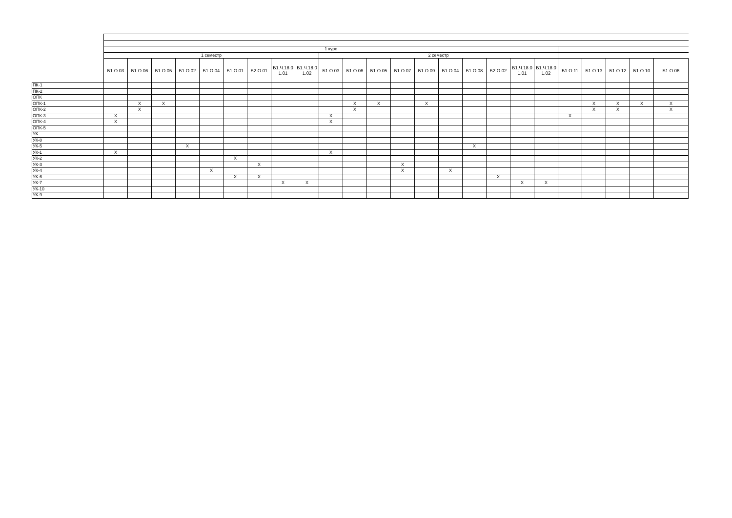| | 1 курс | | | | | | | | | | | | | | | | | | | | | | | |
| --- | --- | --- | --- | --- | --- | --- | --- | --- | --- | --- | --- | --- | --- | --- | --- | --- | --- | --- | --- | --- | --- | --- | --- | --- |
| | 1 семестр | | | | | | | | | 2 семестр | | | | | | | | | | | | | | |
| | Б1.О.03 | Б1.О.06 | Б1.О.05 | Б1.О.02 | Б1.О.04 | Б1.О.01 | Б2.О.01 | Б1.Ч.18.0 1.01 | Б1.Ч.18.0 1.02 | Б1.О.03 | Б1.О.06 | Б1.О.05 | Б1.О.07 | Б1.О.09 | Б1.О.04 | Б1.О.08 | Б2.О.02 | Б1.Ч.18.0 1.01 | Б1.Ч.18.0 1.02 | Б1.О.11 | Б1.О.13 | Б1.О.12 | Б1.О.10 | Б1.О.06 |
| ПК-1 | | | | | | | | | | | | | | | | | | | | | | | | |
| ПК-2 | | | | | | | | | | | | | | | | | | | | | | | | |
| ОПК | | | | | | | | | | | | | | | | | | | | | | | | |
| ОПК-1 | | X | X | | | | | | | | X | X | | X | | | | | | | X | X | X | X |
| ОПК-2 | | X | | | | | | | | | X | | | | | | | | | | X | X | | X |
| ОПК-3 | X | | | | | | | | | X | | | | | | | | | | X | | | | |
| ОПК-4 | X | | | | | | | | | X | | | | | | | | | | | | | | |
| ОПК-5 | | | | | | | | | | | | | | | | | | | | | | | | |
| УК | | | | | | | | | | | | | | | | | | | | | | | | |
| УК-8 | | | | | | | | | | | | | | | | | | | | | | | | |
| УК-5 | | | | X | | | | | | | | | | | | X | | | | | | | | |
| УК-1 | X | | | | | | | | | X | | | | | | | | | | | | | | |
| УК-2 | | | | | | X | | | | | | | | | | | | | | | | | | |
| УК-3 | | | | | | | X | | | | | | X | | | | | | | | | | | |
| УК-4 | | | | | X | | | | | | | | X | | X | | | | | | | | | |
| УК-6 | | | | | | X | X | | | | | | | | | | X | | | | | | | |
| УК-7 | | | | | | | | X | X | | | | | | | | | X | X | | | | | |
| УК-10 | | | | | | | | | | | | | | | | | | | | | | | | |
| УК-9 | | | | | | | | | | | | | | | | | | | | | | | | |